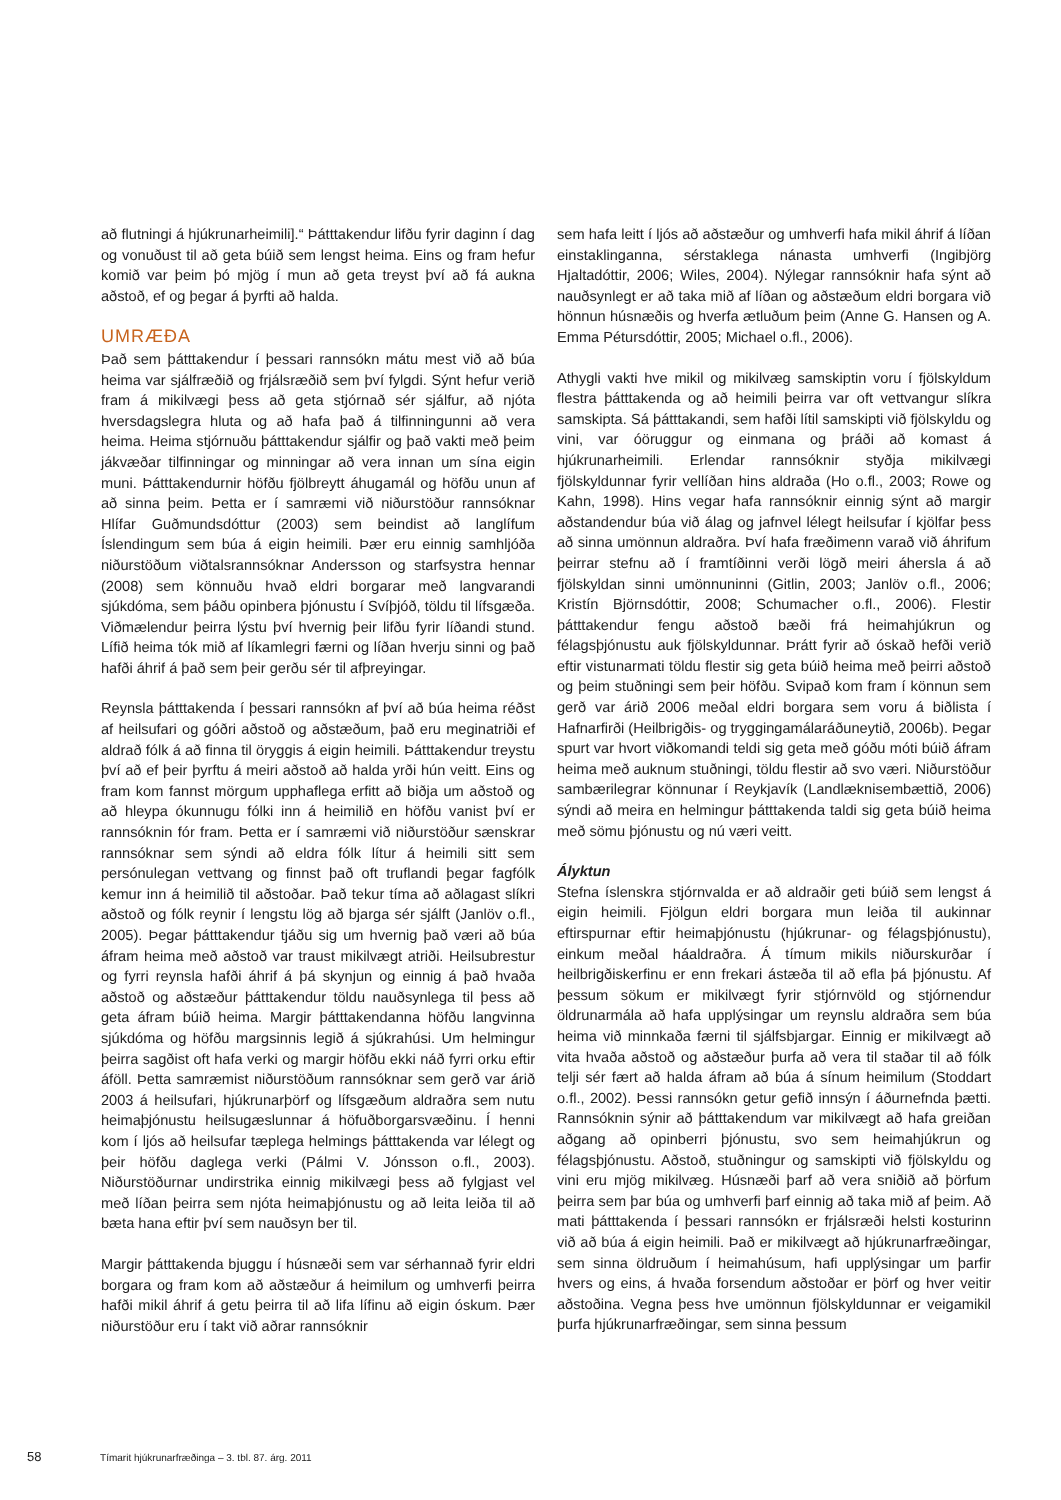að flutningi á hjúkrunarheimili].“ Þátttakendur lifðu fyrir daginn í dag og vonuðust til að geta búið sem lengst heima. Eins og fram hefur komið var þeim þó mjög í mun að geta treyst því að fá aukna aðstoð, ef og þegar á þyrfti að halda.
UMRÆÐA
Það sem þátttakendur í þessari rannsókn mátu mest við að búa heima var sjálfræðið og frjálsræðið sem því fylgdi. Sýnt hefur verið fram á mikilvægi þess að geta stjórnað sér sjálfur, að njóta hversdagslegra hluta og að hafa það á tilfinningunni að vera heima. Heima stjórnuðu þátttakendur sjálfir og það vakti með þeim jákvæðar tilfinningar og minningar að vera innan um sína eigin muni. Þátttakendurnir höfðu fjölbreytt áhugamál og höfðu unun af að sinna þeim. Þetta er í samræmi við niðurstöður rannsóknar Hlífar Guðmundsdóttur (2003) sem beindist að langlífum Íslendingum sem búa á eigin heimili. Þær eru einnig samhljóða niðurstöðum viðtalsrannsóknar Andersson og starfsystra hennar (2008) sem könnuðu hvað eldri borgarar með langvarandi sjúkdóma, sem þáðu opinbera þjónustu í Svíþjóð, töldu til lífsgæða. Viðmælendur þeirra lýstu því hvernig þeir lifðu fyrir líðandi stund. Lífið heima tók mið af líkamlegri færni og líðan hverju sinni og það hafði áhrif á það sem þeir gerðu sér til afþreyingar.
Reynsla þátttakenda í þessari rannsókn af því að búa heima réðst af heilsufari og góðri aðstoð og aðstæðum, það eru meginatriði ef aldrað fólk á að finna til öryggis á eigin heimili. Þátttakendur treystu því að ef þeir þyrftu á meiri aðstoð að halda yrði hún veitt. Eins og fram kom fannst mörgum upphaflega erfitt að biðja um aðstoð og að hleypa ókunnugu fólki inn á heimilið en höfðu vanist því er rannsóknin fór fram. Þetta er í samræmi við niðurstöður sænskrar rannsóknar sem sýndi að eldra fólk lítur á heimili sitt sem persónulegan vettvang og finnst það oft truflandi þegar fagfólk kemur inn á heimilið til aðstoðar. Það tekur tíma að aðlagast slíkri aðstoð og fólk reynir í lengstu lög að bjarga sér sjálft (Janlöv o.fl., 2005). Þegar þátttakendur tjáðu sig um hvernig það væri að búa áfram heima með aðstoð var traust mikilvægt atriði. Heilsubrestur og fyrri reynsla hafði áhrif á þá skynjun og einnig á það hvaða aðstoð og aðstæður þátttakendur töldu nauðsynlega til þess að geta áfram búið heima. Margir þátttakendanna höfðu langvinna sjúkdóma og höfðu margsinnis legið á sjúkrahúsi. Um helmingur þeirra sagðist oft hafa verki og margir höfðu ekki náð fyrri orku eftir áföll. Þetta samræmist niðurstöðum rannsóknar sem gerð var árið 2003 á heilsufari, hjúkrunarþörf og lífsgæðum aldraðra sem nutu heimaþjónustu heilsugæslunnar á höfuðborgarsvæðinu. Í henni kom í ljós að heilsufar tæplega helmings þátttakenda var lélegt og þeir höfðu daglega verki (Pálmi V. Jónsson o.fl., 2003). Niðurstöðurnar undirstrika einnig mikilvægi þess að fylgjast vel með líðan þeirra sem njóta heimaþjónustu og að leita leiða til að bæta hana eftir því sem nauðsyn ber til.
Margir þátttakenda bjuggu í húsnæði sem var sérhannað fyrir eldri borgara og fram kom að aðstæður á heimilum og umhverfi þeirra hafði mikil áhrif á getu þeirra til að lifa lífinu að eigin óskum. Þær niðurstöður eru í takt við aðrar rannsóknir
sem hafa leitt í ljós að aðstæður og umhverfi hafa mikil áhrif á líðan einstaklinganna, sérstaklega nánasta umhverfi (Ingibjörg Hjaltadóttir, 2006; Wiles, 2004). Nýlegar rannsóknir hafa sýnt að nauðsynlegt er að taka mið af líðan og aðstæðum eldri borgara við hönnun húsnæðis og hverfa ætluðum þeim (Anne G. Hansen og A. Emma Pétursdóttir, 2005; Michael o.fl., 2006).
Athygli vakti hve mikil og mikilvæg samskiptin voru í fjölskyldum flestra þátttakenda og að heimili þeirra var oft vettvangur slíkra samskipta. Sá þátttakandi, sem hafði lítil samskipti við fjölskyldu og vini, var óöruggur og einmana og þráði að komast á hjúkrunarheimili. Erlendar rannsóknir styðja mikilvægi fjölskyldunnar fyrir vellíðan hins aldraða (Ho o.fl., 2003; Rowe og Kahn, 1998). Hins vegar hafa rannsóknir einnig sýnt að margir aðstandendur búa við álag og jafnvel lélegt heilsufar í kjölfar þess að sinna umönnun aldraðra. Því hafa fræðimenn varað við áhrifum þeirrar stefnu að í framtíðinni verði lögð meiri áhersla á að fjölskyldan sinni umönnuninni (Gitlin, 2003; Janlöv o.fl., 2006; Kristín Björnsdóttir, 2008; Schumacher o.fl., 2006). Flestir þátttakendur fengu aðstoð bæði frá heimahjúkrun og félagsþjónustu auk fjölskyldunnar. Þrátt fyrir að óskað hefði verið eftir vistunarmati töldu flestir sig geta búið heima með þeirri aðstoð og þeim stuðningi sem þeir höfðu. Svipað kom fram í könnun sem gerð var árið 2006 meðal eldri borgara sem voru á biðlista í Hafnarfirði (Heilbrigðis- og tryggingamálaráðuneytið, 2006b). Þegar spurt var hvort viðkomandi teldi sig geta með góðu móti búið áfram heima með auknum stuðningi, töldu flestir að svo væri. Niðurstöður sambærilegrar könnunar í Reykjavík (Landlæknisembættið, 2006) sýndi að meira en helmingur þátttakenda taldi sig geta búið heima með sömu þjónustu og nú væri veitt.
Ályktun
Stefna íslenskra stjórnvalda er að aldraðir geti búið sem lengst á eigin heimili. Fjölgun eldri borgara mun leiða til aukinnar eftirspurnar eftir heimaþjónustu (hjúkrunar- og félagsþjónustu), einkum meðal háaldraðra. Á tímum mikils niðurskurðar í heilbrigðiskerfinu er enn frekari ástæða til að efla þá þjónustu. Af þessum sökum er mikilvægt fyrir stjórnvöld og stjórnendur öldrunarmála að hafa upplýsingar um reynslu aldraðra sem búa heima við minnkaða færni til sjálfsbjargar. Einnig er mikilvægt að vita hvaða aðstoð og aðstæður þurfa að vera til staðar til að fólk telji sér fært að halda áfram að búa á sínum heimilum (Stoddart o.fl., 2002). Þessi rannsókn getur gefið innsýn í áðurnefnda þætti. Rannsóknin sýnir að þátttakendum var mikilvægt að hafa greiðan aðgang að opinberri þjónustu, svo sem heimahjúkrun og félagsþjónustu. Aðstoð, stuðningur og samskipti við fjölskyldu og vini eru mjög mikilvæg. Húsnæði þarf að vera sniðið að þörfum þeirra sem þar búa og umhverfi þarf einnig að taka mið af þeim. Að mati þátttakenda í þessari rannsókn er frjálsræði helsti kosturinn við að búa á eigin heimili. Það er mikilvægt að hjúkrunarfræðingar, sem sinna öldruðum í heimahúsum, hafi upplýsingar um þarfir hvers og eins, á hvaða forsendum aðstoðar er þörf og hver veitir aðstoðina. Vegna þess hve umönnun fjölskyldunnar er veigamikil þurfa hjúkrunarfræðingar, sem sinna þessum
58 Tímarit hjúkrunarfræðinga – 3. tbl. 87. árg. 2011